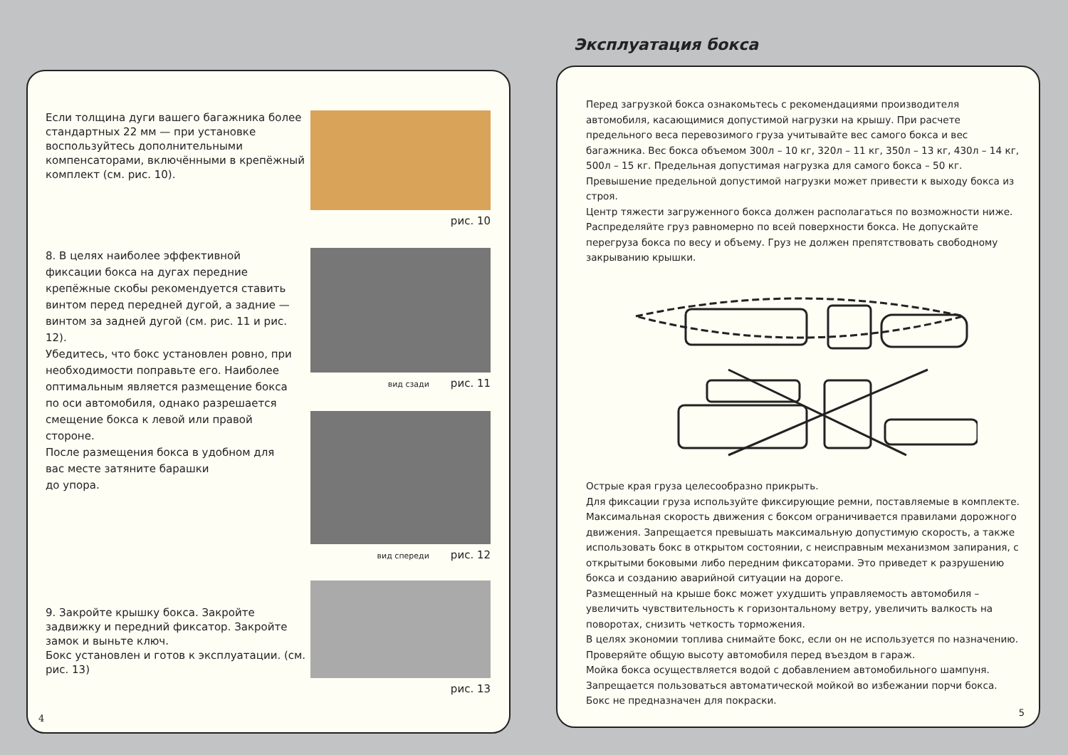Эксплуатация бокса
Если толщина дуги вашего багажника более стандартных 22 мм — при установке воспользуйтесь дополнительными компенсаторами, включёнными в крепёжный комплект (см. рис. 10).
рис. 10
8. В целях наиболее эффективной фиксации бокса на дугах передние крепёжные скобы рекомендуется ставить винтом перед передней дугой, а задние — винтом за задней дугой (см. рис. 11 и рис. 12).
Убедитесь, что бокс установлен ровно, при необходимости поправьте его. Наиболее оптимальным является размещение бокса по оси автомобиля, однако разрешается смещение бокса к левой или правой стороне.
После размещения бокса в удобном для вас месте затяните барашки
до упора.
вид сзади рис. 11
вид спереди рис. 12
9. Закройте крышку бокса. Закройте задвижку и передний фиксатор. Закройте замок и выньте ключ.
Бокс установлен и готов к эксплуатации. (см. рис. 13)
рис. 13
4
Перед загрузкой бокса ознакомьтесь с рекомендациями производителя автомобиля, касающимися допустимой нагрузки на крышу. При расчете предельного веса перевозимого груза учитывайте вес самого бокса и вес багажника. Вес бокса объемом 300л – 10 кг, 320л – 11 кг, 350л – 13 кг, 430л – 14 кг, 500л – 15 кг. Предельная допустимая нагрузка для самого бокса – 50 кг. Превышение предельной допустимой нагрузки может привести к выходу бокса из строя.
Центр тяжести загруженного бокса должен располагаться по возможности ниже.
Распределяйте груз равномерно по всей поверхности бокса. Не допускайте перегруза бокса по весу и объему. Груз не должен препятствовать свободному закрыванию крышки.
Острые края груза целесообразно прикрыть.
Для фиксации груза используйте фиксирующие ремни, поставляемые в комплекте.
Максимальная скорость движения с боксом ограничивается правилами дорожного движения. Запрещается превышать максимальную допустимую скорость, а также использовать бокс в открытом состоянии, с неисправным механизмом запирания, с открытыми боковыми либо передним фиксаторами. Это приведет к разрушению бокса и созданию аварийной ситуации на дороге.
Размещенный на крыше бокс может ухудшить управляемость автомобиля – увеличить чувствительность к горизонтальному ветру, увеличить валкость на поворотах, снизить четкость торможения.
В целях экономии топлива снимайте бокс, если он не используется по назначению. Проверяйте общую высоту автомобиля перед въездом в гараж.
Мойка бокса осуществляется водой с добавлением автомобильного шампуня. Запрещается пользоваться автоматической мойкой во избежании порчи бокса.
Бокс не предназначен для покраски.
5